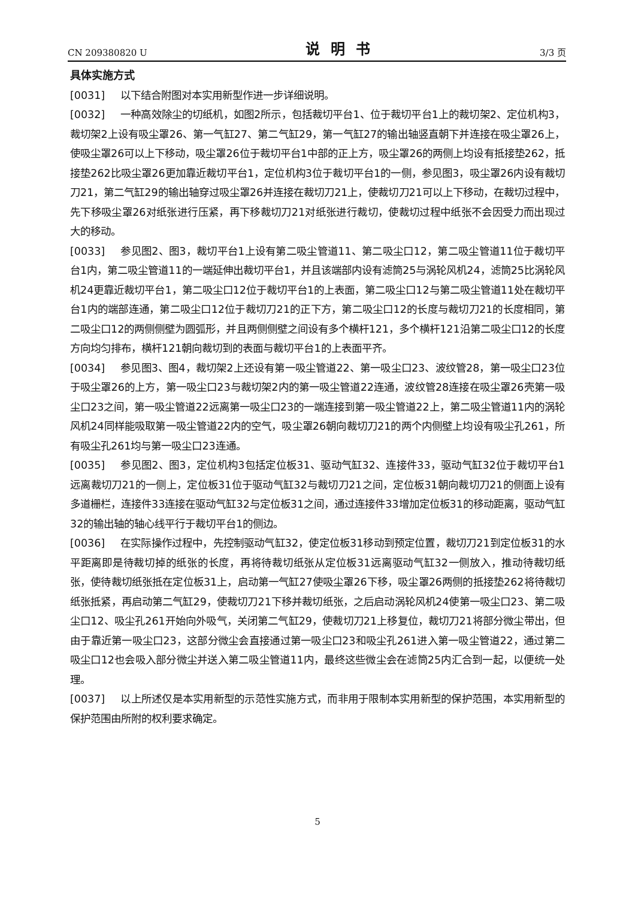CN 209380820 U 说明书 3/3 页
具体实施方式
[0031] 以下结合附图对本实用新型作进一步详细说明。
[0032] 一种高效除尘的切纸机，如图2所示，包括裁切平台1、位于裁切平台1上的裁切架2、定位机构3，裁切架2上设有吸尘罩26、第一气缸27、第二气缸29，第一气缸27的输出轴竖直朝下并连接在吸尘罩26上，使吸尘罩26可以上下移动，吸尘罩26位于裁切平台1中部的正上方，吸尘罩26的两侧上均设有抵接垫262，抵接垫262比吸尘罩26更加靠近裁切平台1，定位机构3位于裁切平台1的一侧，参见图3，吸尘罩26内设有裁切刀21，第二气缸29的输出轴穿过吸尘罩26并连接在裁切刀21上，使裁切刀21可以上下移动，在裁切过程中，先下移吸尘罩26对纸张进行压紧，再下移裁切刀21对纸张进行裁切，使裁切过程中纸张不会因受力而出现过大的移动。
[0033] 参见图2、图3，裁切平台1上设有第二吸尘管道11、第二吸尘口12，第二吸尘管道11位于裁切平台1内，第二吸尘管道11的一端延伸出裁切平台1，并且该端部内设有滤筒25与涡轮风机24，滤筒25比涡轮风机24更靠近裁切平台1，第二吸尘口12位于裁切平台1的上表面，第二吸尘口12与第二吸尘管道11处在裁切平台1内的端部连通，第二吸尘口12位于裁切刀21的正下方，第二吸尘口12的长度与裁切刀21的长度相同，第二吸尘口12的两侧侧壁为圆弧形，并且两侧侧壁之间设有多个横杆121，多个横杆121沿第二吸尘口12的长度方向均匀排布，横杆121朝向裁切到的表面与裁切平台1的上表面平齐。
[0034] 参见图3、图4，裁切架2上还设有第一吸尘管道22、第一吸尘口23、波纹管28，第一吸尘口23位于吸尘罩26的上方，第一吸尘口23与裁切架2内的第一吸尘管道22连通，波纹管28连接在吸尘罩26壳第一吸尘口23之间，第一吸尘管道22远离第一吸尘口23的一端连接到第一吸尘管道22上，第二吸尘管道11内的涡轮风机24同样能吸取第一吸尘管道22内的空气，吸尘罩26朝向裁切刀21的两个内侧壁上均设有吸尘孔261，所有吸尘孔261均与第一吸尘口23连通。
[0035] 参见图2、图3，定位机构3包括定位板31、驱动气缸32、连接件33，驱动气缸32位于裁切平台1远离裁切刀21的一侧上，定位板31位于驱动气缸32与裁切刀21之间，定位板31朝向裁切刀21的侧面上设有多道栅栏，连接件33连接在驱动气缸32与定位板31之间，通过连接件33增加定位板31的移动距离，驱动气缸32的输出轴的轴心线平行于裁切平台1的侧边。
[0036] 在实际操作过程中，先控制驱动气缸32，使定位板31移动到预定位置，裁切刀21到定位板31的水平距离即是待裁切掉的纸张的长度，再将待裁切纸张从定位板31远离驱动气缸32一侧放入，推动待裁切纸张，使待裁切纸张抵在定位板31上，启动第一气缸27使吸尘罩26下移，吸尘罩26两侧的抵接垫262将待裁切纸张抵紧，再启动第二气缸29，使裁切刀21下移并裁切纸张，之后启动涡轮风机24使第一吸尘口23、第二吸尘口12、吸尘孔261开始向外吸气，关闭第二气缸29，使裁切刀21上移复位，裁切刀21将部分微尘带出，但由于靠近第一吸尘口23，这部分微尘会直接通过第一吸尘口23和吸尘孔261进入第一吸尘管道22，通过第二吸尘口12也会吸入部分微尘并送入第二吸尘管道11内，最终这些微尘会在滤筒25内汇合到一起，以便统一处理。
[0037] 以上所述仅是本实用新型的示范性实施方式，而非用于限制本实用新型的保护范围，本实用新型的保护范围由所附的权利要求确定。
5